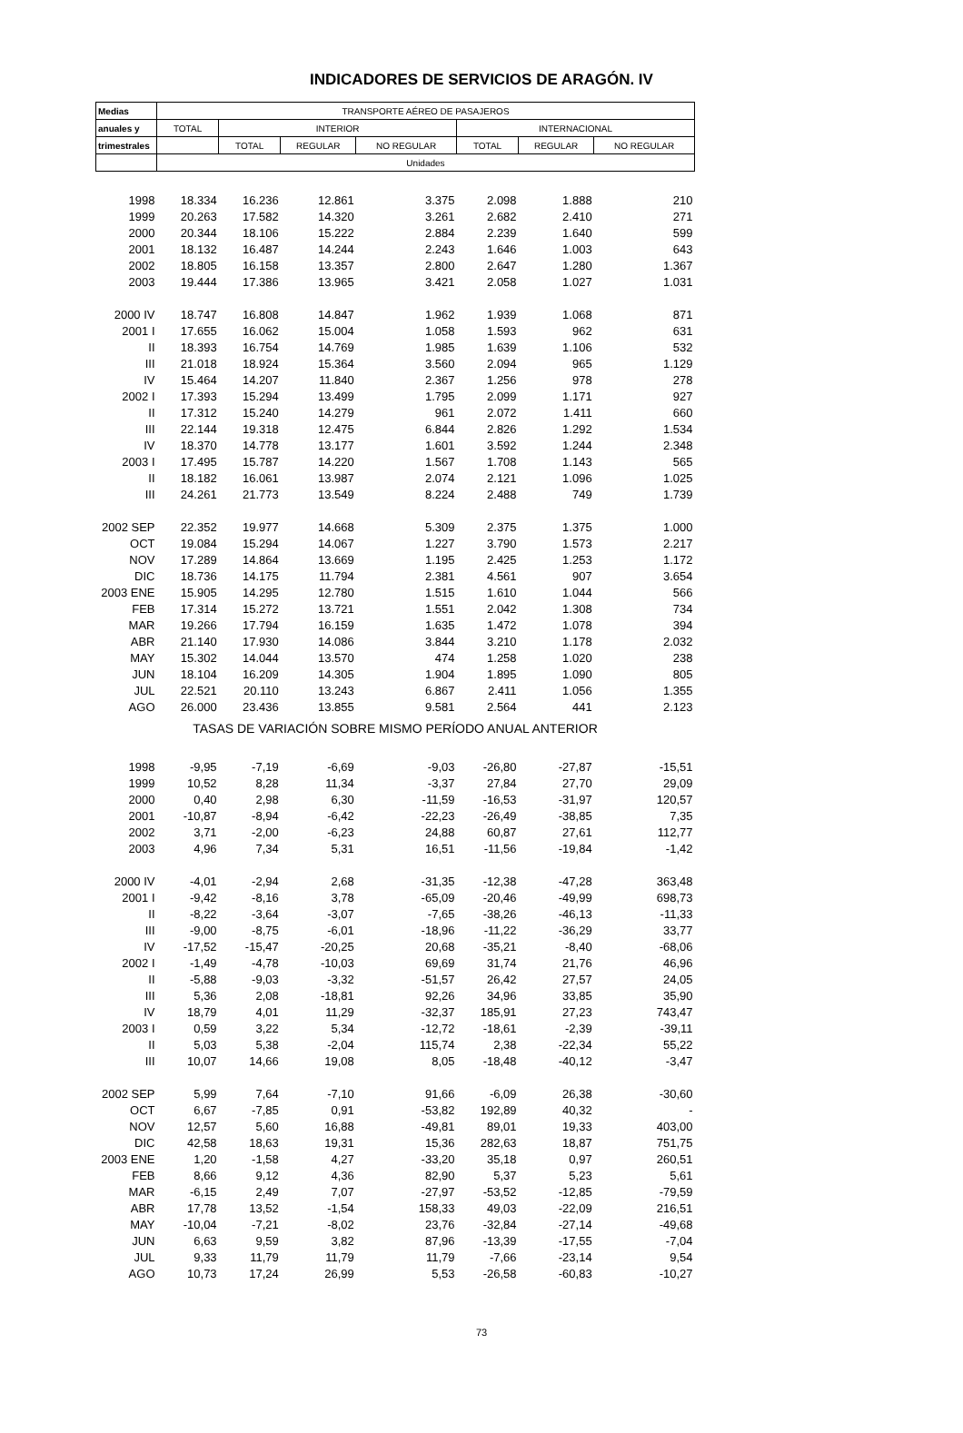INDICADORES DE SERVICIOS DE ARAGÓN. IV
| Medias | TRANSPORTE AÉREO DE PASAJEROS | | | | | | |
| --- | --- | --- | --- | --- | --- | --- | --- |
| anuales y | TOTAL | INTERIOR | | | INTERNACIONAL | | |
| trimestrales | | TOTAL | REGULAR | NO REGULAR | TOTAL | REGULAR | NO REGULAR |
| | Unidades | | | | | | |
| 1998 | 18.334 | 16.236 | 12.861 | 3.375 | 2.098 | 1.888 | 210 |
| 1999 | 20.263 | 17.582 | 14.320 | 3.261 | 2.682 | 2.410 | 271 |
| 2000 | 20.344 | 18.106 | 15.222 | 2.884 | 2.239 | 1.640 | 599 |
| 2001 | 18.132 | 16.487 | 14.244 | 2.243 | 1.646 | 1.003 | 643 |
| 2002 | 18.805 | 16.158 | 13.357 | 2.800 | 2.647 | 1.280 | 1.367 |
| 2003 | 19.444 | 17.386 | 13.965 | 3.421 | 2.058 | 1.027 | 1.031 |
| 2000 IV | 18.747 | 16.808 | 14.847 | 1.962 | 1.939 | 1.068 | 871 |
| 2001 I | 17.655 | 16.062 | 15.004 | 1.058 | 1.593 | 962 | 631 |
| II | 18.393 | 16.754 | 14.769 | 1.985 | 1.639 | 1.106 | 532 |
| III | 21.018 | 18.924 | 15.364 | 3.560 | 2.094 | 965 | 1.129 |
| IV | 15.464 | 14.207 | 11.840 | 2.367 | 1.256 | 978 | 278 |
| 2002 I | 17.393 | 15.294 | 13.499 | 1.795 | 2.099 | 1.171 | 927 |
| II | 17.312 | 15.240 | 14.279 | 961 | 2.072 | 1.411 | 660 |
| III | 22.144 | 19.318 | 12.475 | 6.844 | 2.826 | 1.292 | 1.534 |
| IV | 18.370 | 14.778 | 13.177 | 1.601 | 3.592 | 1.244 | 2.348 |
| 2003 I | 17.495 | 15.787 | 14.220 | 1.567 | 1.708 | 1.143 | 565 |
| II | 18.182 | 16.061 | 13.987 | 2.074 | 2.121 | 1.096 | 1.025 |
| III | 24.261 | 21.773 | 13.549 | 8.224 | 2.488 | 749 | 1.739 |
| 2002 SEP | 22.352 | 19.977 | 14.668 | 5.309 | 2.375 | 1.375 | 1.000 |
| OCT | 19.084 | 15.294 | 14.067 | 1.227 | 3.790 | 1.573 | 2.217 |
| NOV | 17.289 | 14.864 | 13.669 | 1.195 | 2.425 | 1.253 | 1.172 |
| DIC | 18.736 | 14.175 | 11.794 | 2.381 | 4.561 | 907 | 3.654 |
| 2003 ENE | 15.905 | 14.295 | 12.780 | 1.515 | 1.610 | 1.044 | 566 |
| FEB | 17.314 | 15.272 | 13.721 | 1.551 | 2.042 | 1.308 | 734 |
| MAR | 19.266 | 17.794 | 16.159 | 1.635 | 1.472 | 1.078 | 394 |
| ABR | 21.140 | 17.930 | 14.086 | 3.844 | 3.210 | 1.178 | 2.032 |
| MAY | 15.302 | 14.044 | 13.570 | 474 | 1.258 | 1.020 | 238 |
| JUN | 18.104 | 16.209 | 14.305 | 1.904 | 1.895 | 1.090 | 805 |
| JUL | 22.521 | 20.110 | 13.243 | 6.867 | 2.411 | 1.056 | 1.355 |
| AGO | 26.000 | 23.436 | 13.855 | 9.581 | 2.564 | 441 | 2.123 |
| TASAS DE VARIACIÓN SOBRE MISMO PERÍODO ANUAL ANTERIOR | | | | | | | |
| 1998 | -9,95 | -7,19 | -6,69 | -9,03 | -26,80 | -27,87 | -15,51 |
| 1999 | 10,52 | 8,28 | 11,34 | -3,37 | 27,84 | 27,70 | 29,09 |
| 2000 | 0,40 | 2,98 | 6,30 | -11,59 | -16,53 | -31,97 | 120,57 |
| 2001 | -10,87 | -8,94 | -6,42 | -22,23 | -26,49 | -38,85 | 7,35 |
| 2002 | 3,71 | -2,00 | -6,23 | 24,88 | 60,87 | 27,61 | 112,77 |
| 2003 | 4,96 | 7,34 | 5,31 | 16,51 | -11,56 | -19,84 | -1,42 |
| 2000 IV | -4,01 | -2,94 | 2,68 | -31,35 | -12,38 | -47,28 | 363,48 |
| 2001 I | -9,42 | -8,16 | 3,78 | -65,09 | -20,46 | -49,99 | 698,73 |
| II | -8,22 | -3,64 | -3,07 | -7,65 | -38,26 | -46,13 | -11,33 |
| III | -9,00 | -8,75 | -6,01 | -18,96 | -11,22 | -36,29 | 33,77 |
| IV | -17,52 | -15,47 | -20,25 | 20,68 | -35,21 | -8,40 | -68,06 |
| 2002 I | -1,49 | -4,78 | -10,03 | 69,69 | 31,74 | 21,76 | 46,96 |
| II | -5,88 | -9,03 | -3,32 | -51,57 | 26,42 | 27,57 | 24,05 |
| III | 5,36 | 2,08 | -18,81 | 92,26 | 34,96 | 33,85 | 35,90 |
| IV | 18,79 | 4,01 | 11,29 | -32,37 | 185,91 | 27,23 | 743,47 |
| 2003 I | 0,59 | 3,22 | 5,34 | -12,72 | -18,61 | -2,39 | -39,11 |
| II | 5,03 | 5,38 | -2,04 | 115,74 | 2,38 | -22,34 | 55,22 |
| III | 10,07 | 14,66 | 19,08 | 8,05 | -18,48 | -40,12 | -3,47 |
| 2002 SEP | 5,99 | 7,64 | -7,10 | 91,66 | -6,09 | 26,38 | -30,60 |
| OCT | 6,67 | -7,85 | 0,91 | -53,82 | 192,89 | 40,32 | - |
| NOV | 12,57 | 5,60 | 16,88 | -49,81 | 89,01 | 19,33 | 403,00 |
| DIC | 42,58 | 18,63 | 19,31 | 15,36 | 282,63 | 18,87 | 751,75 |
| 2003 ENE | 1,20 | -1,58 | 4,27 | -33,20 | 35,18 | 0,97 | 260,51 |
| FEB | 8,66 | 9,12 | 4,36 | 82,90 | 5,37 | 5,23 | 5,61 |
| MAR | -6,15 | 2,49 | 7,07 | -27,97 | -53,52 | -12,85 | -79,59 |
| ABR | 17,78 | 13,52 | -1,54 | 158,33 | 49,03 | -22,09 | 216,51 |
| MAY | -10,04 | -7,21 | -8,02 | 23,76 | -32,84 | -27,14 | -49,68 |
| JUN | 6,63 | 9,59 | 3,82 | 87,96 | -13,39 | -17,55 | -7,04 |
| JUL | 9,33 | 11,79 | 11,79 | 11,79 | -7,66 | -23,14 | 9,54 |
| AGO | 10,73 | 17,24 | 26,99 | 5,53 | -26,58 | -60,83 | -10,27 |
73